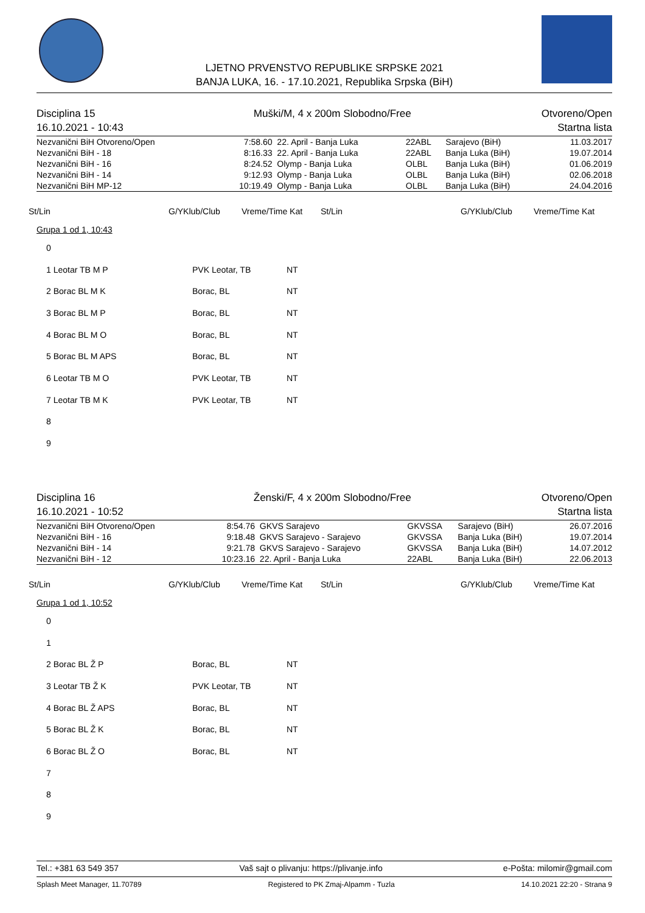LJETNO PRVENSTVO REPUBLIKE SRPSKE 2021
BANJA LUKA, 16. - 17.10.2021, Republika Srpska (BiH)
Disciplina 15
16.10.2021 - 10:43 Muški/M, 4 x 200m Slobodno/Free Otvoreno/Open
Startna lista
| Nezvanični BiH Otvoreno/Open | 7:58.60 | 22. April - Banja Luka | 22ABL | Sarajevo (BiH) | 11.03.2017 |
| Nezvanični BiH - 18 | 8:16.33 | 22. April - Banja Luka | 22ABL | Banja Luka (BiH) | 19.07.2014 |
| Nezvanični BiH - 16 | 8:24.52 | Olymp - Banja Luka | OLBL | Banja Luka (BiH) | 01.06.2019 |
| Nezvanični BiH - 14 | 9:12.93 | Olymp - Banja Luka | OLBL | Banja Luka (BiH) | 02.06.2018 |
| Nezvanični BiH MP-12 | 10:19.49 | Olymp - Banja Luka | OLBL | Banja Luka (BiH) | 24.04.2016 |
St/Lin G/YKlub/Club Vreme/Time Kat St/Lin G/YKlub/Club Vreme/Time Kat
Grupa 1 od 1, 10:43
| 0 | | |
| 1 Leotar TB M P | PVK Leotar, TB | NT |
| 2 Borac BL M K | Borac, BL | NT |
| 3 Borac BL M P | Borac, BL | NT |
| 4 Borac BL M O | Borac, BL | NT |
| 5 Borac BL M APS | Borac, BL | NT |
| 6 Leotar TB M O | PVK Leotar, TB | NT |
| 7 Leotar TB M K | PVK Leotar, TB | NT |
| 8 | | |
| 9 | | |
Disciplina 16
16.10.2021 - 10:52 Ženski/F, 4 x 200m Slobodno/Free Otvoreno/Open
Startna lista
| Nezvanični BiH Otvoreno/Open | 8:54.76 | GKVS Sarajevo | GKVSSA | Sarajevo (BiH) | 26.07.2016 |
| Nezvanični BiH - 16 | 9:18.48 | GKVS Sarajevo - Sarajevo | GKVSSA | Banja Luka (BiH) | 19.07.2014 |
| Nezvanični BiH - 14 | 9:21.78 | GKVS Sarajevo - Sarajevo | GKVSSA | Banja Luka (BiH) | 14.07.2012 |
| Nezvanični BiH - 12 | 10:23.16 | 22. April - Banja Luka | 22ABL | Banja Luka (BiH) | 22.06.2013 |
St/Lin G/YKlub/Club Vreme/Time Kat St/Lin G/YKlub/Club Vreme/Time Kat
Grupa 1 od 1, 10:52
| 0 | | |
| 1 | | |
| 2 Borac BL Ž P | Borac, BL | NT |
| 3 Leotar TB Ž K | PVK Leotar, TB | NT |
| 4 Borac BL Ž APS | Borac, BL | NT |
| 5 Borac BL Ž K | Borac, BL | NT |
| 6 Borac BL Ž O | Borac, BL | NT |
| 7 | | |
| 8 | | |
| 9 | | |
Tel.: +381 63 549 357 Vaš sajt o plivanju: https://plivanje.info e-Pošta: milomir@gmail.com
Splash Meet Manager, 11.70789 Registered to PK Zmaj-Alpamm - Tuzla 14.10.2021 22:20 - Strana 9